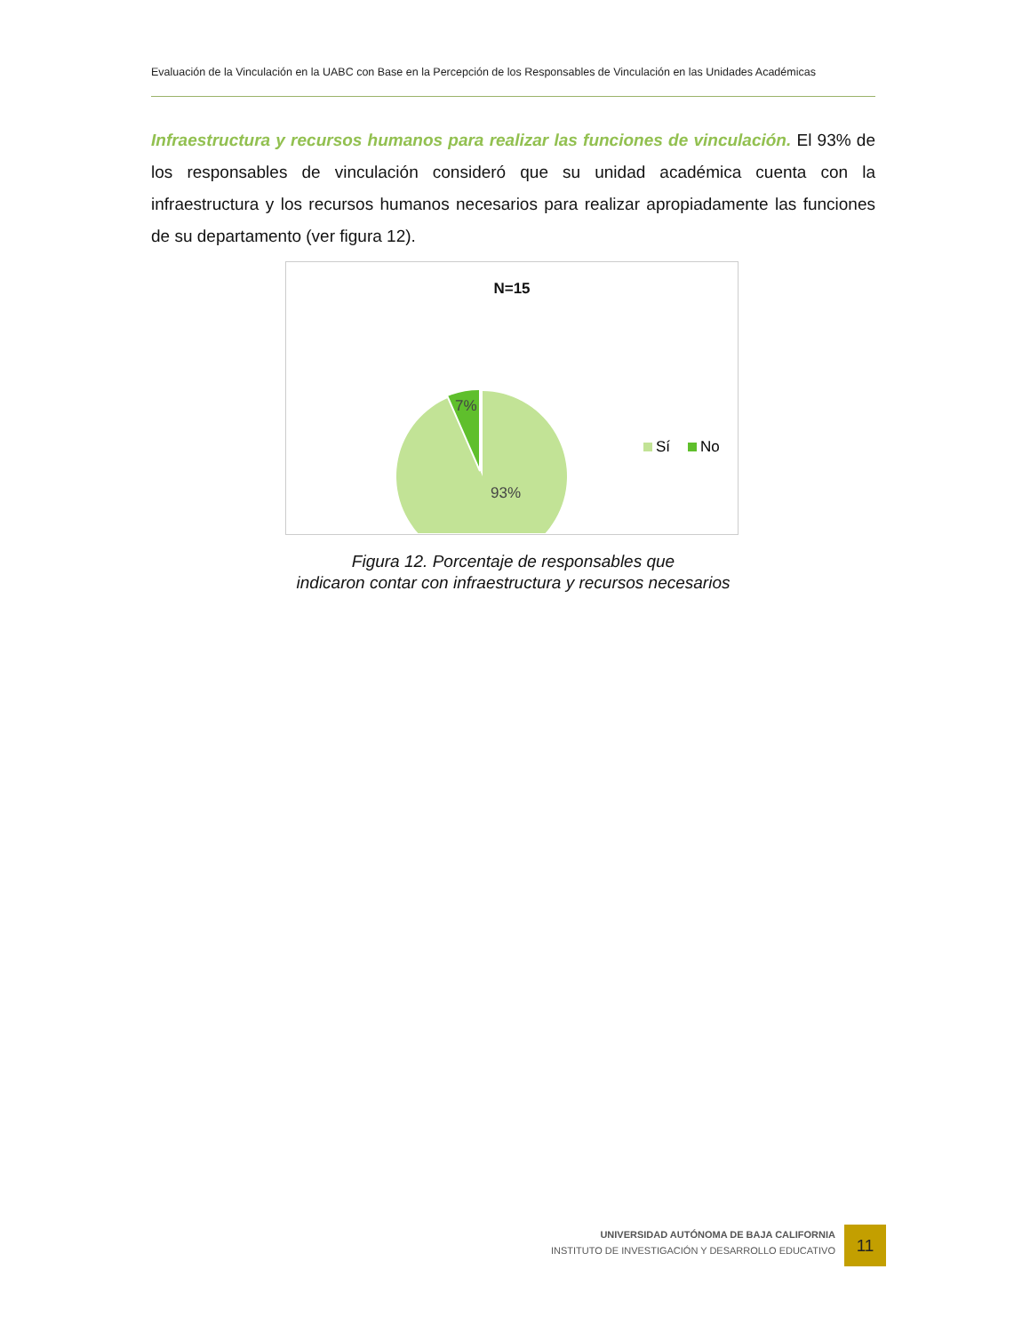Evaluación de la Vinculación en la UABC con Base en la Percepción de los Responsables de Vinculación en las Unidades Académicas
Infraestructura y recursos humanos para realizar las funciones de vinculación. El 93% de los responsables de vinculación consideró que su unidad académica cuenta con la infraestructura y los recursos humanos necesarios para realizar apropiadamente las funciones de su departamento (ver figura 12).
N=15
7%
93%
Sí
No
Figura 12. Porcentaje de responsables que
indicaron contar con infraestructura y recursos necesarios
UNIVERSIDAD AUTÓNOMA DE BAJA CALIFORNIA
INSTITUTO DE INVESTIGACIÓN Y DESARROLLO EDUCATIVO
11